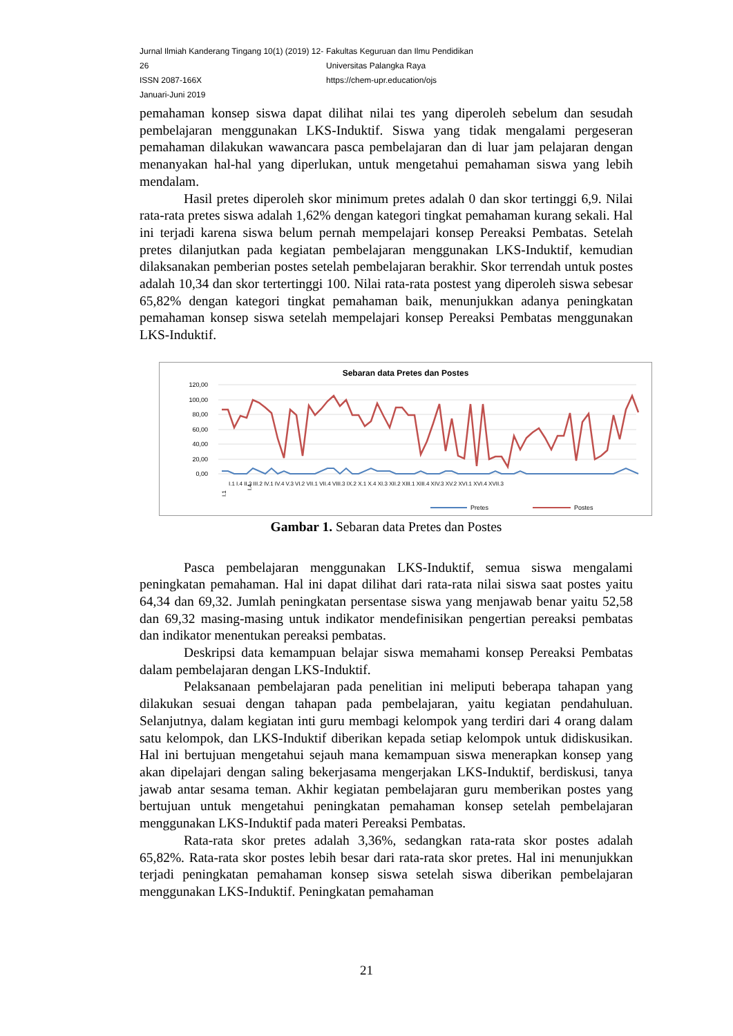Jurnal Ilmiah Kanderang Tingang 10(1) (2019) 12-26
ISSN 2087-166X
Januari-Juni 2019
Fakultas Keguruan dan Ilmu Pendidikan
Universitas Palangka Raya
https://chem-upr.education/ojs
pemahaman konsep siswa dapat dilihat nilai tes yang diperoleh sebelum dan sesudah pembelajaran menggunakan LKS-Induktif. Siswa yang tidak mengalami pergeseran pemahaman dilakukan wawancara pasca pembelajaran dan di luar jam pelajaran dengan menanyakan hal-hal yang diperlukan, untuk mengetahui pemahaman siswa yang lebih mendalam.
Hasil pretes diperoleh skor minimum pretes adalah 0 dan skor tertinggi 6,9. Nilai rata-rata pretes siswa adalah 1,62% dengan kategori tingkat pemahaman kurang sekali. Hal ini terjadi karena siswa belum pernah mempelajari konsep Pereaksi Pembatas. Setelah pretes dilanjutkan pada kegiatan pembelajaran menggunakan LKS-Induktif, kemudian dilaksanakan pemberian postes setelah pembelajaran berakhir. Skor terrendah untuk postes adalah 10,34 dan skor tertertinggi 100. Nilai rata-rata postest yang diperoleh siswa sebesar 65,82% dengan kategori tingkat pemahaman baik, menunjukkan adanya peningkatan pemahaman konsep siswa setelah mempelajari konsep Pereaksi Pembatas menggunakan LKS-Induktif.
Sebaran data Pretes dan Postes
120,00
100,00
80,00
60,00
40,00
20,00
0,00
I.1
I.4
I.1 I.4 II.3 III.2 IV.1 IV.4 V.3 VI.2 VII.1 VII.4 VIII.3 IX.2 X.1 X.4 XI.3 XII.2 XIII.1 XIII.4 XIV.3 XV.2 XVI.1 XVI.4 XVII.3
Pretes
Postes
Gambar 1. Sebaran data Pretes dan Postes
Pasca pembelajaran menggunakan LKS-Induktif, semua siswa mengalami peningkatan pemahaman. Hal ini dapat dilihat dari rata-rata nilai siswa saat postes yaitu 64,34 dan 69,32. Jumlah peningkatan persentase siswa yang menjawab benar yaitu 52,58 dan 69,32 masing-masing untuk indikator mendefinisikan pengertian pereaksi pembatas dan indikator menentukan pereaksi pembatas.
Deskripsi data kemampuan belajar siswa memahami konsep Pereaksi Pembatas dalam pembelajaran dengan LKS-Induktif.
Pelaksanaan pembelajaran pada penelitian ini meliputi beberapa tahapan yang dilakukan sesuai dengan tahapan pada pembelajaran, yaitu kegiatan pendahuluan. Selanjutnya, dalam kegiatan inti guru membagi kelompok yang terdiri dari 4 orang dalam satu kelompok, dan LKS-Induktif diberikan kepada setiap kelompok untuk didiskusikan. Hal ini bertujuan mengetahui sejauh mana kemampuan siswa menerapkan konsep yang akan dipelajari dengan saling bekerjasama mengerjakan LKS-Induktif, berdiskusi, tanya jawab antar sesama teman. Akhir kegiatan pembelajaran guru memberikan postes yang bertujuan untuk mengetahui peningkatan pemahaman konsep setelah pembelajaran menggunakan LKS-Induktif pada materi Pereaksi Pembatas.
Rata-rata skor pretes adalah 3,36%, sedangkan rata-rata skor postes adalah 65,82%. Rata-rata skor postes lebih besar dari rata-rata skor pretes. Hal ini menunjukkan terjadi peningkatan pemahaman konsep siswa setelah siswa diberikan pembelajaran menggunakan LKS-Induktif. Peningkatan pemahaman
21